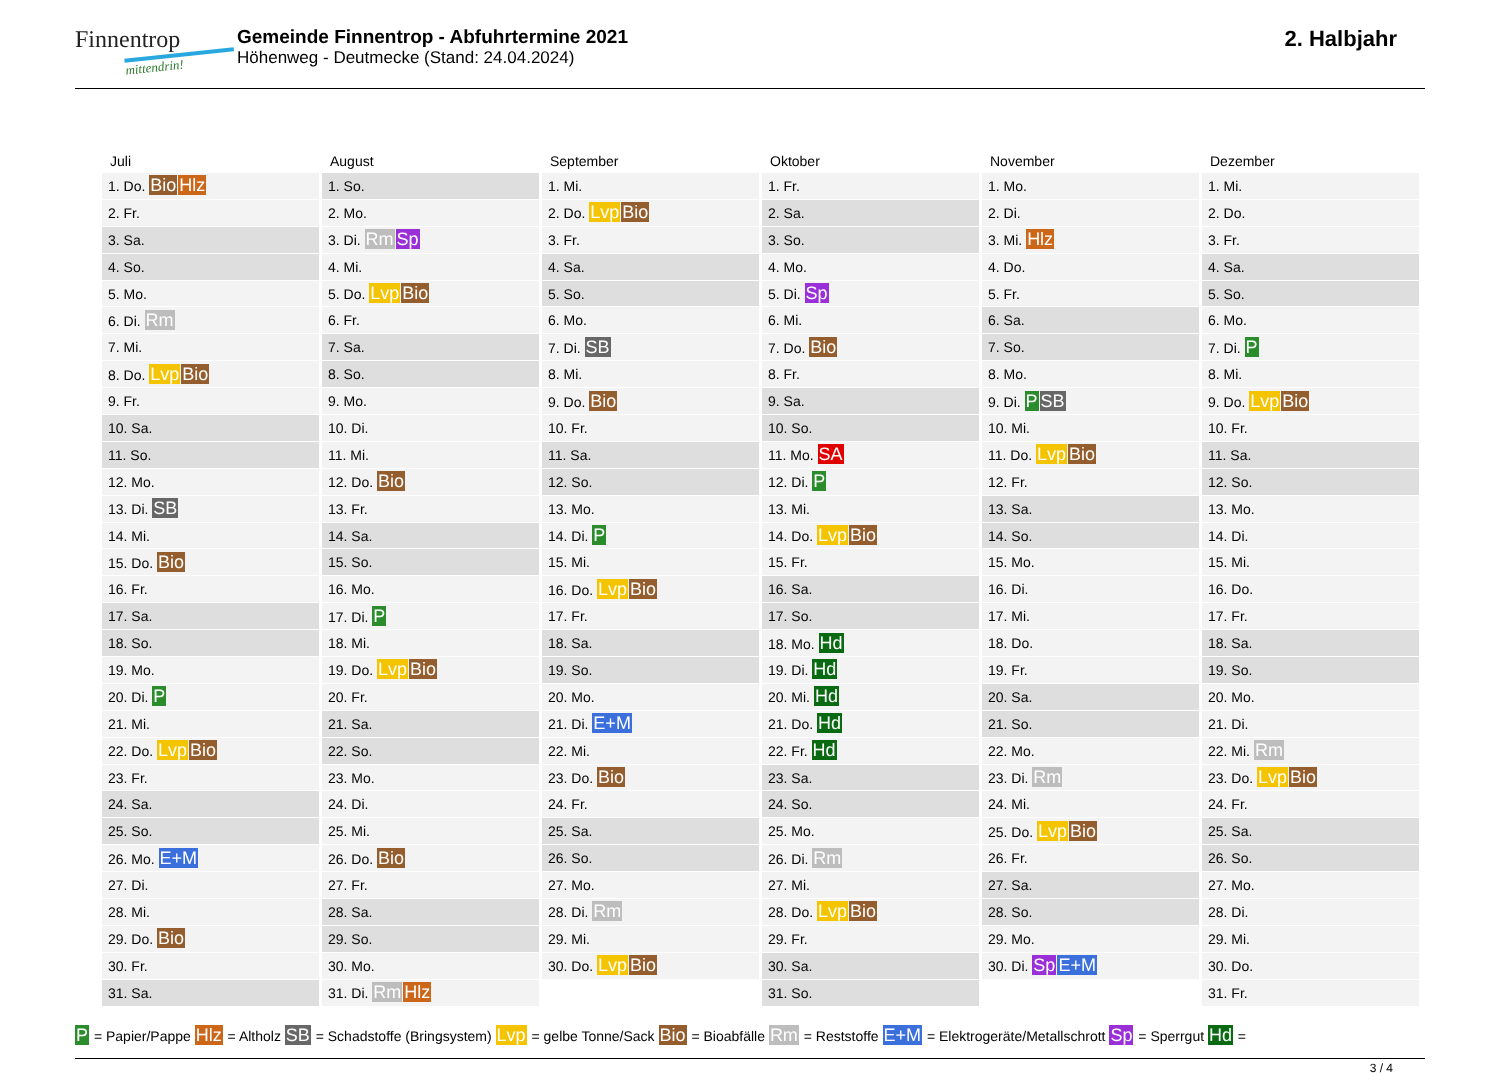Finnentrop
mittendrin!
Gemeinde Finnentrop - Abfuhrtermine 2021
Höhenweg - Deutmecke (Stand: 24.04.2024)
2. Halbjahr
Juli
| 1. Do. Bio Hlz |
| 2. Fr. |
| 3. Sa. |
| 4. So. |
| 5. Mo. |
| 6. Di. Rm |
| 7. Mi. |
| 8. Do. Lvp Bio |
| 9. Fr. |
| 10. Sa. |
| 11. So. |
| 12. Mo. |
| 13. Di. SB |
| 14. Mi. |
| 15. Do. Bio |
| 16. Fr. |
| 17. Sa. |
| 18. So. |
| 19. Mo. |
| 20. Di. P |
| 21. Mi. |
| 22. Do. Lvp Bio |
| 23. Fr. |
| 24. Sa. |
| 25. So. |
| 26. Mo. E+M |
| 27. Di. |
| 28. Mi. |
| 29. Do. Bio |
| 30. Fr. |
| 31. Sa. |
August
| 1. So. |
| 2. Mo. |
| 3. Di. Rm Sp |
| 4. Mi. |
| 5. Do. Lvp Bio |
| 6. Fr. |
| 7. Sa. |
| 8. So. |
| 9. Mo. |
| 10. Di. |
| 11. Mi. |
| 12. Do. Bio |
| 13. Fr. |
| 14. Sa. |
| 15. So. |
| 16. Mo. |
| 17. Di. P |
| 18. Mi. |
| 19. Do. Lvp Bio |
| 20. Fr. |
| 21. Sa. |
| 22. So. |
| 23. Mo. |
| 24. Di. |
| 25. Mi. |
| 26. Do. Bio |
| 27. Fr. |
| 28. Sa. |
| 29. So. |
| 30. Mo. |
| 31. Di. Rm Hlz |
September
| 1. Mi. |
| 2. Do. Lvp Bio |
| 3. Fr. |
| 4. Sa. |
| 5. So. |
| 6. Mo. |
| 7. Di. SB |
| 8. Mi. |
| 9. Do. Bio |
| 10. Fr. |
| 11. Sa. |
| 12. So. |
| 13. Mo. |
| 14. Di. P |
| 15. Mi. |
| 16. Do. Lvp Bio |
| 17. Fr. |
| 18. Sa. |
| 19. So. |
| 20. Mo. |
| 21. Di. E+M |
| 22. Mi. |
| 23. Do. Bio |
| 24. Fr. |
| 25. Sa. |
| 26. So. |
| 27. Mo. |
| 28. Di. Rm |
| 29. Mi. |
| 30. Do. Lvp Bio |
Oktober
| 1. Fr. |
| 2. Sa. |
| 3. So. |
| 4. Mo. |
| 5. Di. Sp |
| 6. Mi. |
| 7. Do. Bio |
| 8. Fr. |
| 9. Sa. |
| 10. So. |
| 11. Mo. SA |
| 12. Di. P |
| 13. Mi. |
| 14. Do. Lvp Bio |
| 15. Fr. |
| 16. Sa. |
| 17. So. |
| 18. Mo. Hd |
| 19. Di. Hd |
| 20. Mi. Hd |
| 21. Do. Hd |
| 22. Fr. Hd |
| 23. Sa. |
| 24. So. |
| 25. Mo. |
| 26. Di. Rm |
| 27. Mi. |
| 28. Do. Lvp Bio |
| 29. Fr. |
| 30. Sa. |
| 31. So. |
November
| 1. Mo. |
| 2. Di. |
| 3. Mi. Hlz |
| 4. Do. |
| 5. Fr. |
| 6. Sa. |
| 7. So. |
| 8. Mo. |
| 9. Di. P SB |
| 10. Mi. |
| 11. Do. Lvp Bio |
| 12. Fr. |
| 13. Sa. |
| 14. So. |
| 15. Mo. |
| 16. Di. |
| 17. Mi. |
| 18. Do. |
| 19. Fr. |
| 20. Sa. |
| 21. So. |
| 22. Mo. |
| 23. Di. Rm |
| 24. Mi. |
| 25. Do. Lvp Bio |
| 26. Fr. |
| 27. Sa. |
| 28. So. |
| 29. Mo. |
| 30. Di. Sp E+M |
Dezember
| 1. Mi. |
| 2. Do. |
| 3. Fr. |
| 4. Sa. |
| 5. So. |
| 6. Mo. |
| 7. Di. P |
| 8. Mi. |
| 9. Do. Lvp Bio |
| 10. Fr. |
| 11. Sa. |
| 12. So. |
| 13. Mo. |
| 14. Di. |
| 15. Mi. |
| 16. Do. |
| 17. Fr. |
| 18. Sa. |
| 19. So. |
| 20. Mo. |
| 21. Di. |
| 22. Mi. Rm |
| 23. Do. Lvp Bio |
| 24. Fr. |
| 25. Sa. |
| 26. So. |
| 27. Mo. |
| 28. Di. |
| 29. Mi. |
| 30. Do. |
| 31. Fr. |
P = Papier/Pappe Hlz = Altholz SB = Schadstoffe (Bringsystem) Lvp = gelbe Tonne/Sack Bio = Bioabfälle Rm = Reststoffe E+M = Elektrogeräte/Metallschrott Sp = Sperrgut Hd =
3 / 4